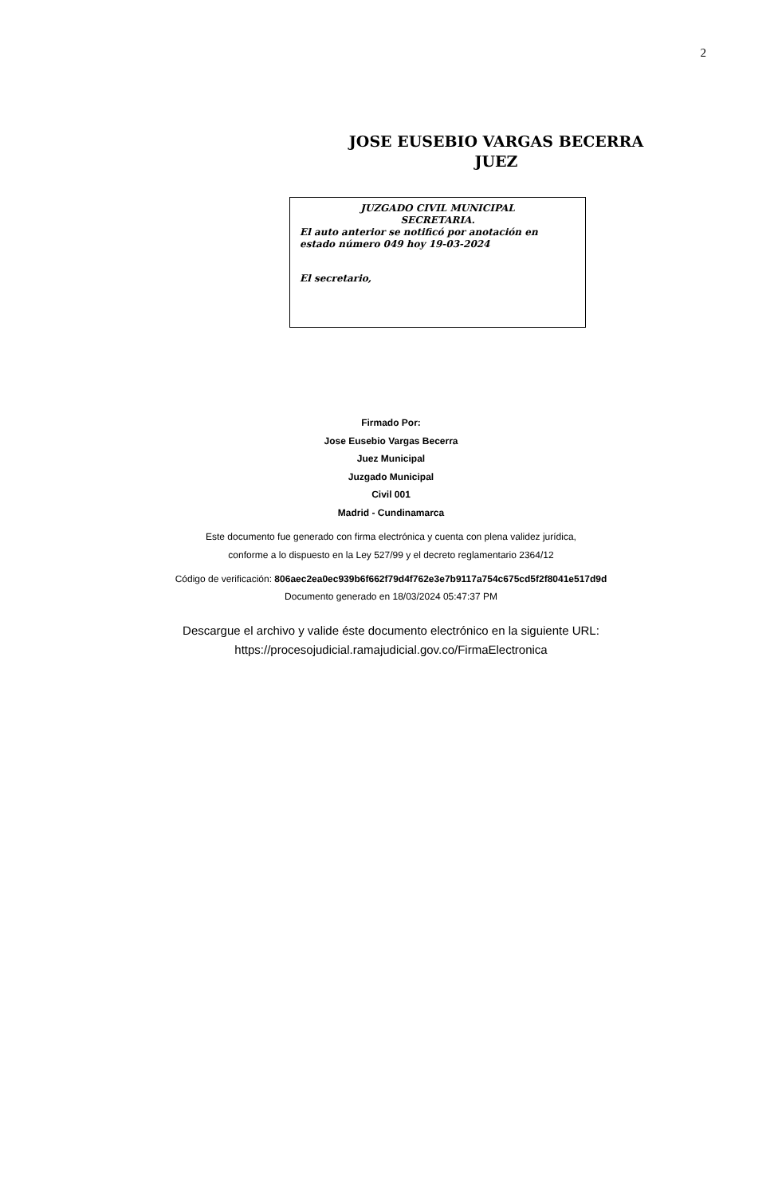2
JOSE EUSEBIO VARGAS BECERRA
JUEZ
JUZGADO CIVIL MUNICIPAL
SECRETARIA.
El auto anterior se notificó por anotación en estado número 049 hoy 19-03-2024
El secretario,
Firmado Por:
Jose Eusebio Vargas Becerra
Juez Municipal
Juzgado Municipal
Civil 001
Madrid - Cundinamarca
Este documento fue generado con firma electrónica y cuenta con plena validez jurídica,
conforme a lo dispuesto en la Ley 527/99 y el decreto reglamentario 2364/12
Código de verificación: 806aec2ea0ec939b6f662f79d4f762e3e7b9117a754c675cd5f2f8041e517d9d
Documento generado en 18/03/2024 05:47:37 PM
Descargue el archivo y valide éste documento electrónico en la siguiente URL:
https://procesojudicial.ramajudicial.gov.co/FirmaElectronica